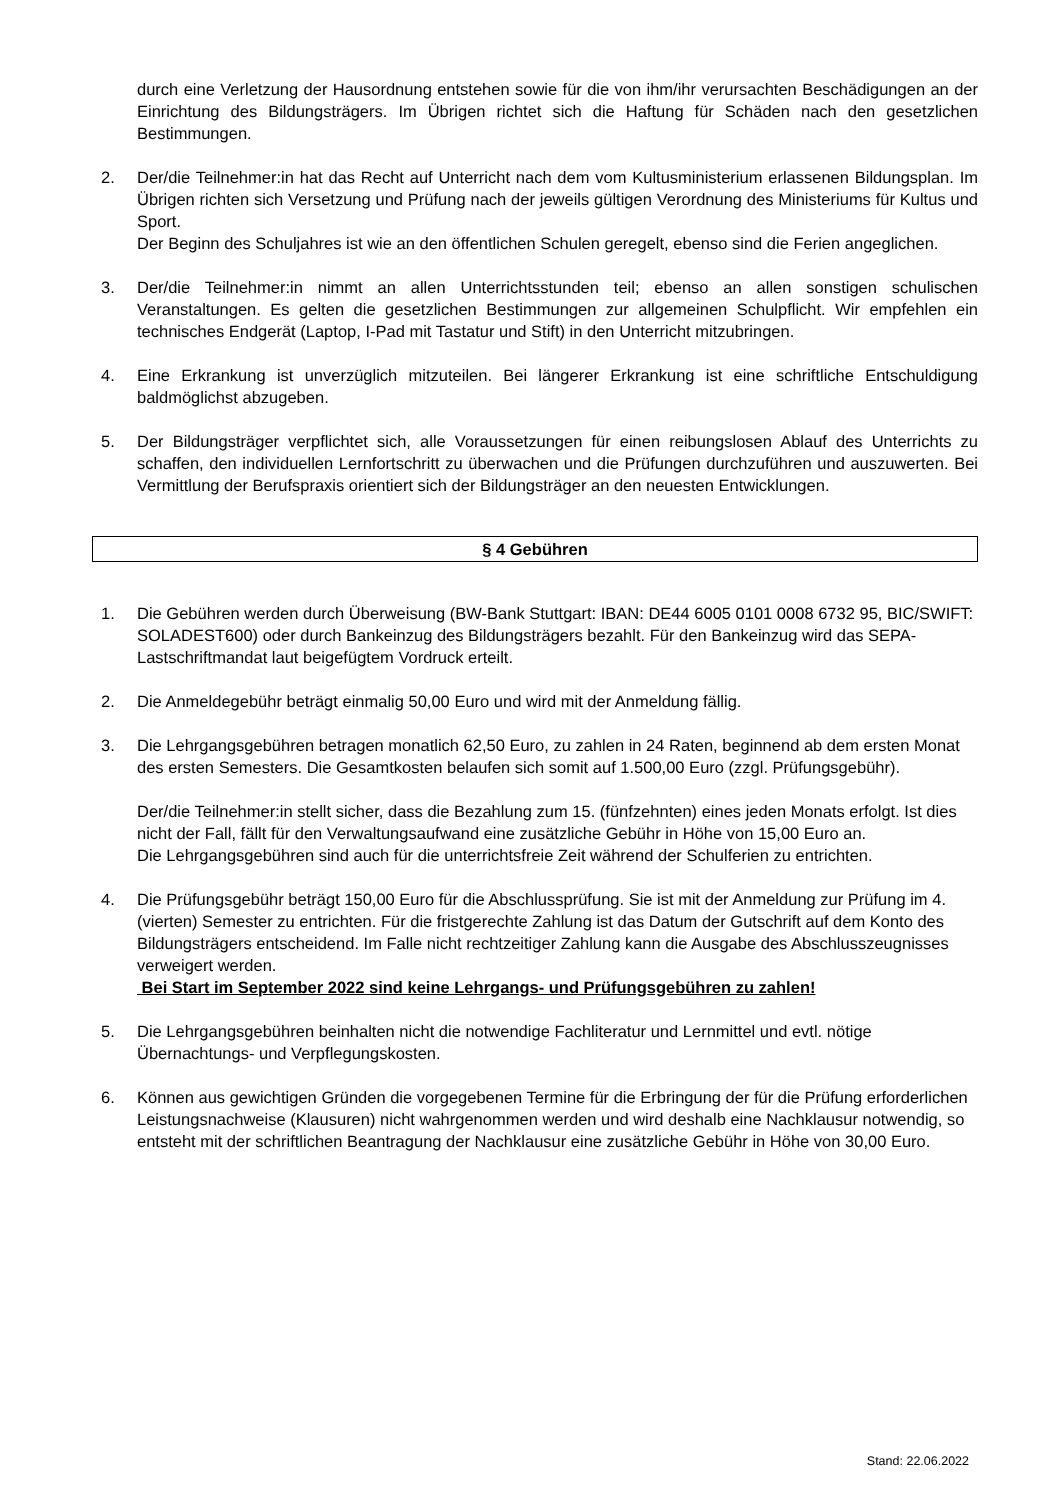durch eine Verletzung der Hausordnung entstehen sowie für die von ihm/ihr verursachten Beschädigungen an der Einrichtung des Bildungsträgers. Im Übrigen richtet sich die Haftung für Schäden nach den gesetzlichen Bestimmungen.
2. Der/die Teilnehmer:in hat das Recht auf Unterricht nach dem vom Kultusministerium erlassenen Bildungsplan. Im Übrigen richten sich Versetzung und Prüfung nach der jeweils gültigen Verordnung des Ministeriums für Kultus und Sport.
Der Beginn des Schuljahres ist wie an den öffentlichen Schulen geregelt, ebenso sind die Ferien angeglichen.
3. Der/die Teilnehmer:in nimmt an allen Unterrichtsstunden teil; ebenso an allen sonstigen schulischen Veranstaltungen. Es gelten die gesetzlichen Bestimmungen zur allgemeinen Schulpflicht. Wir empfehlen ein technisches Endgerät (Laptop, I-Pad mit Tastatur und Stift) in den Unterricht mitzubringen.
4. Eine Erkrankung ist unverzüglich mitzuteilen. Bei längerer Erkrankung ist eine schriftliche Entschuldigung baldmöglichst abzugeben.
5. Der Bildungsträger verpflichtet sich, alle Voraussetzungen für einen reibungslosen Ablauf des Unterrichts zu schaffen, den individuellen Lernfortschritt zu überwachen und die Prüfungen durchzuführen und auszuwerten. Bei Vermittlung der Berufspraxis orientiert sich der Bildungsträger an den neuesten Entwicklungen.
§ 4 Gebühren
1. Die Gebühren werden durch Überweisung (BW-Bank Stuttgart: IBAN: DE44 6005 0101 0008 6732 95, BIC/SWIFT: SOLADEST600) oder durch Bankeinzug des Bildungsträgers bezahlt. Für den Bankeinzug wird das SEPA-Lastschriftmandat laut beigefügtem Vordruck erteilt.
2. Die Anmeldegebühr beträgt einmalig 50,00 Euro und wird mit der Anmeldung fällig.
3. Die Lehrgangsgebühren betragen monatlich 62,50 Euro, zu zahlen in 24 Raten, beginnend ab dem ersten Monat des ersten Semesters. Die Gesamtkosten belaufen sich somit auf 1.500,00 Euro (zzgl. Prüfungsgebühr).
Der/die Teilnehmer:in stellt sicher, dass die Bezahlung zum 15. (fünfzehnten) eines jeden Monats erfolgt. Ist dies nicht der Fall, fällt für den Verwaltungsaufwand eine zusätzliche Gebühr in Höhe von 15,00 Euro an.
Die Lehrgangsgebühren sind auch für die unterrichtsfreie Zeit während der Schulferien zu entrichten.
4. Die Prüfungsgebühr beträgt 150,00 Euro für die Abschlussprüfung. Sie ist mit der Anmeldung zur Prüfung im 4. (vierten) Semester zu entrichten. Für die fristgerechte Zahlung ist das Datum der Gutschrift auf dem Konto des Bildungsträgers entscheidend. Im Falle nicht rechtzeitiger Zahlung kann die Ausgabe des Abschlusszeugnisses verweigert werden.
Bei Start im September 2022 sind keine Lehrgangs- und Prüfungsgebühren zu zahlen!
5. Die Lehrgangsgebühren beinhalten nicht die notwendige Fachliteratur und Lernmittel und evtl. nötige Übernachtungs- und Verpflegungskosten.
6. Können aus gewichtigen Gründen die vorgegebenen Termine für die Erbringung der für die Prüfung erforderlichen Leistungsnachweise (Klausuren) nicht wahrgenommen werden und wird deshalb eine Nachklausur notwendig, so entsteht mit der schriftlichen Beantragung der Nachklausur eine zusätzliche Gebühr in Höhe von 30,00 Euro.
Stand: 22.06.2022